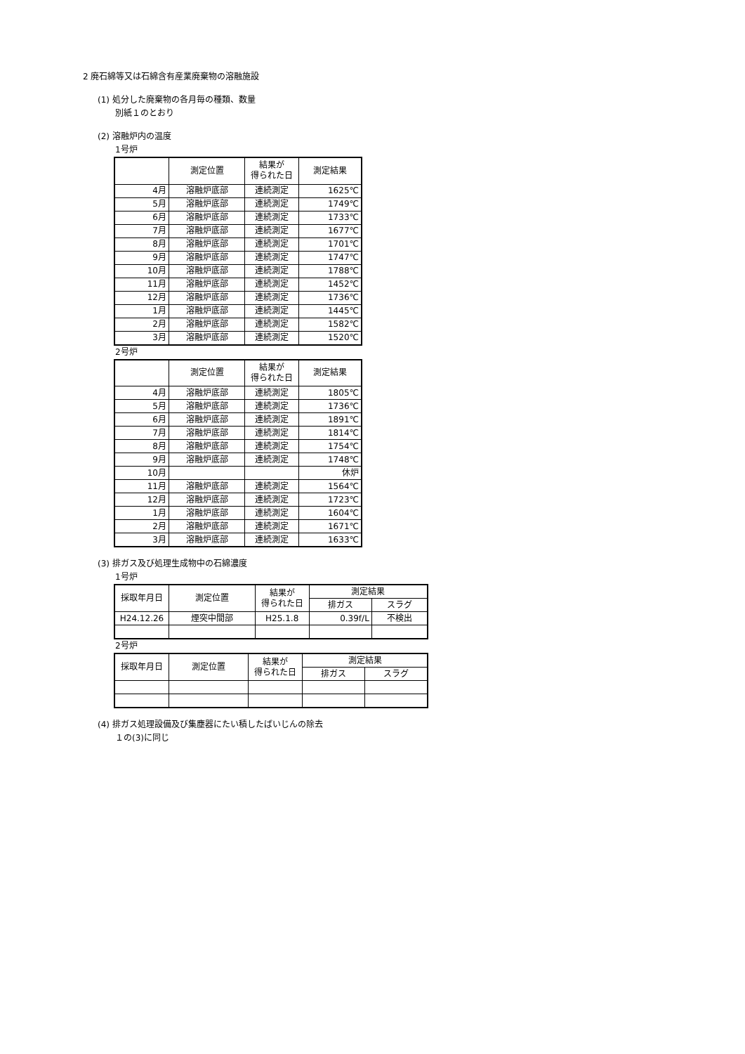2 廃石綿等又は石綿含有産業廃棄物の溶融施設
(1) 処分した廃棄物の各月毎の種類、数量
別紙１のとおり
(2) 溶融炉内の温度
1号炉
| | 測定位置 | 結果が 得られた日 | 測定結果 |
| --- | --- | --- | --- |
| 4月 | 溶融炉底部 | 連続測定 | 1625℃ |
| 5月 | 溶融炉底部 | 連続測定 | 1749℃ |
| 6月 | 溶融炉底部 | 連続測定 | 1733℃ |
| 7月 | 溶融炉底部 | 連続測定 | 1677℃ |
| 8月 | 溶融炉底部 | 連続測定 | 1701℃ |
| 9月 | 溶融炉底部 | 連続測定 | 1747℃ |
| 10月 | 溶融炉底部 | 連続測定 | 1788℃ |
| 11月 | 溶融炉底部 | 連続測定 | 1452℃ |
| 12月 | 溶融炉底部 | 連続測定 | 1736℃ |
| 1月 | 溶融炉底部 | 連続測定 | 1445℃ |
| 2月 | 溶融炉底部 | 連続測定 | 1582℃ |
| 3月 | 溶融炉底部 | 連続測定 | 1520℃ |
2号炉
| | 測定位置 | 結果が 得られた日 | 測定結果 |
| --- | --- | --- | --- |
| 4月 | 溶融炉底部 | 連続測定 | 1805℃ |
| 5月 | 溶融炉底部 | 連続測定 | 1736℃ |
| 6月 | 溶融炉底部 | 連続測定 | 1891℃ |
| 7月 | 溶融炉底部 | 連続測定 | 1814℃ |
| 8月 | 溶融炉底部 | 連続測定 | 1754℃ |
| 9月 | 溶融炉底部 | 連続測定 | 1748℃ |
| 10月 | | | 休炉 |
| 11月 | 溶融炉底部 | 連続測定 | 1564℃ |
| 12月 | 溶融炉底部 | 連続測定 | 1723℃ |
| 1月 | 溶融炉底部 | 連続測定 | 1604℃ |
| 2月 | 溶融炉底部 | 連続測定 | 1671℃ |
| 3月 | 溶融炉底部 | 連続測定 | 1633℃ |
(3) 排ガス及び処理生成物中の石綿濃度
1号炉
| 採取年月日 | 測定位置 | 結果が 得られた日 | 測定結果 | |
| --- | --- | --- | --- | --- |
| | | | 排ガス | スラグ |
| H24.12.26 | 煙突中間部 | H25.1.8 | 0.39f/L | 不検出 |
2号炉
| 採取年月日 | 測定位置 | 結果が 得られた日 | 測定結果 | |
| --- | --- | --- | --- | --- |
| | | | 排ガス | スラグ |
(4) 排ガス処理設備及び集塵器にたい積したばいじんの除去
１の(3)に同じ